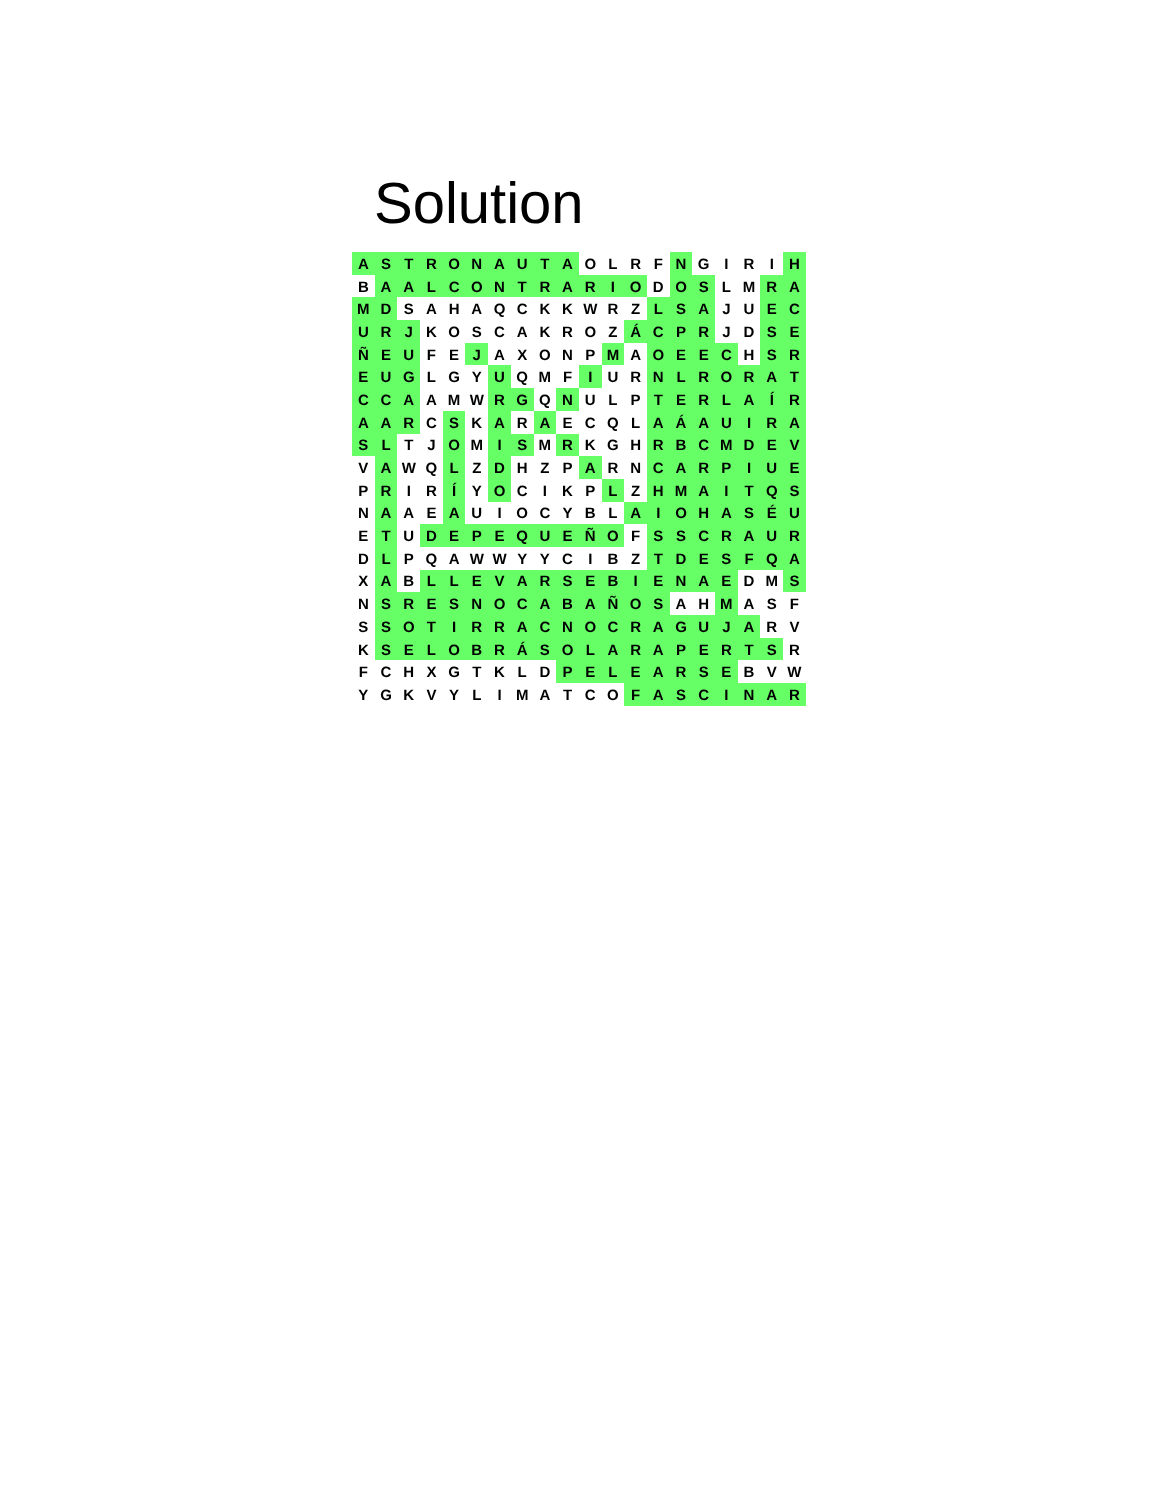Solution
| A | S | T | R | O | N | A | U | T | A | O | L | R | F | N | G | I | R | I | H |
| B | A | A | L | C | O | N | T | R | A | R | I | O | D | O | S | L | M | R | A |
| M | D | S | A | H | A | Q | C | K | K | W | R | Z | L | S | A | J | U | E | C |
| U | R | J | K | O | S | C | A | K | R | O | Z | Á | C | P | R | J | D | S | E |
| Ñ | E | U | F | E | J | A | X | O | N | P | M | A | O | E | E | C | H | S | R |
| E | U | G | L | G | Y | U | Q | M | F | I | U | R | N | L | R | O | R | A | T |
| C | C | A | A | M | W | R | G | Q | N | U | L | P | T | E | R | L | A | Í | R |
| A | A | R | C | S | K | A | R | A | E | C | Q | L | A | Á | A | U | I | R | A |
| S | L | T | J | O | M | I | S | M | R | K | G | H | R | B | C | M | D | E | V |
| V | A | W | Q | L | Z | D | H | Z | P | A | R | N | C | A | R | P | I | U | E |
| P | R | I | R | Í | Y | O | C | I | K | P | L | Z | H | M | A | I | T | Q | S |
| N | A | A | E | A | U | I | O | C | Y | B | L | A | I | O | H | A | S | É | U |
| E | T | U | D | E | P | E | Q | U | E | Ñ | O | F | S | S | C | R | A | U | R |
| D | L | P | Q | A | W | W | Y | Y | C | I | B | Z | T | D | E | S | F | Q | A |
| X | A | B | L | L | E | V | A | R | S | E | B | I | E | N | A | E | D | M | S |
| N | S | R | E | S | N | O | C | A | B | A | Ñ | O | S | A | H | M | A | S | F |
| S | S | O | T | I | R | R | A | C | N | O | C | R | A | G | U | J | A | R | V |
| K | S | E | L | O | B | R | Á | S | O | L | A | R | A | P | E | R | T | S | R |
| F | C | H | X | G | T | K | L | D | P | E | L | E | A | R | S | E | B | V | W |
| Y | G | K | V | Y | L | I | M | A | T | C | O | F | A | S | C | I | N | A | R |